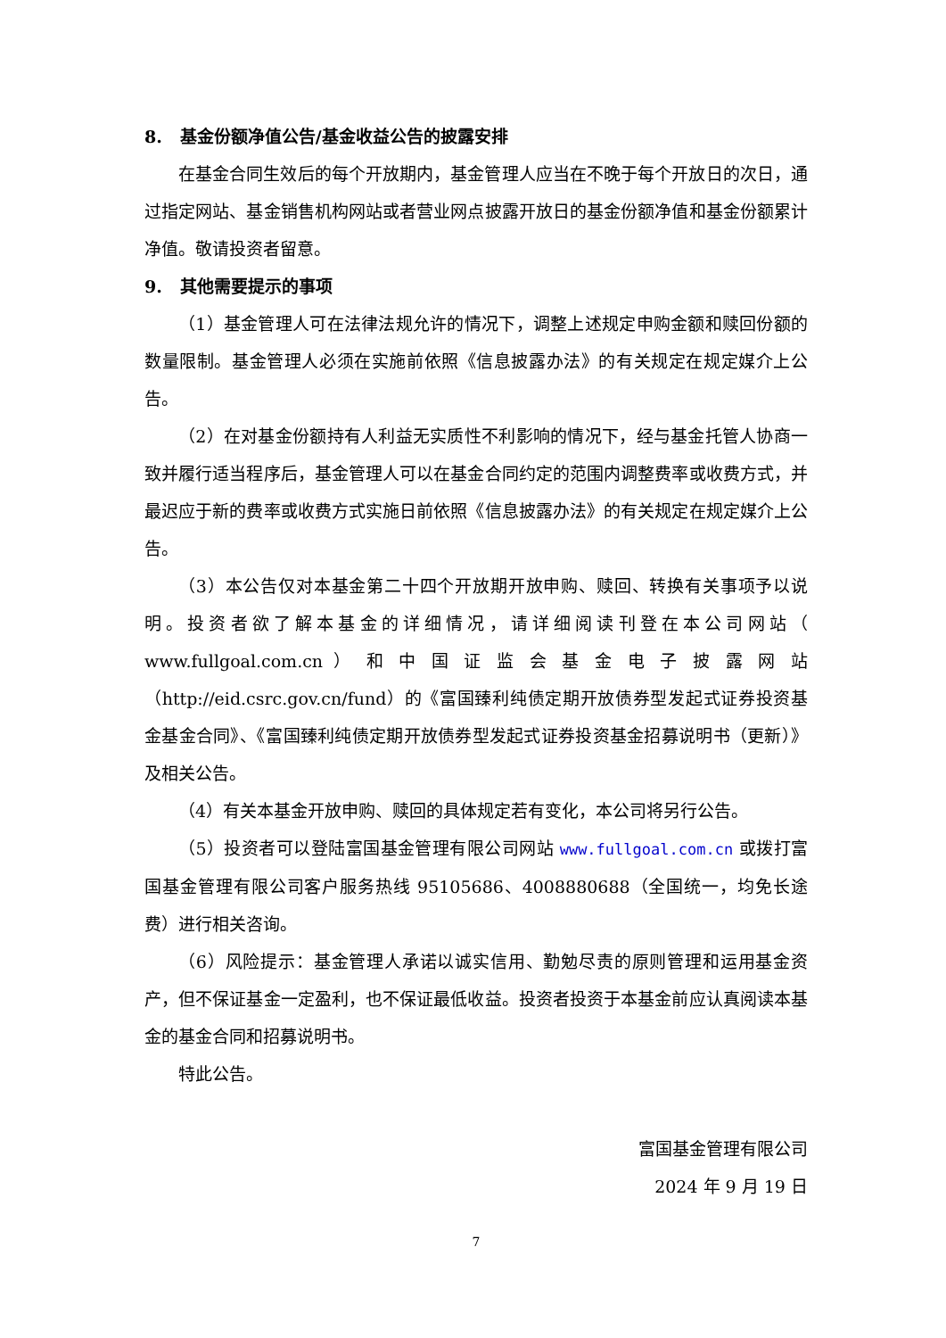8. 基金份额净值公告/基金收益公告的披露安排
在基金合同生效后的每个开放期内，基金管理人应当在不晚于每个开放日的次日，通过指定网站、基金销售机构网站或者营业网点披露开放日的基金份额净值和基金份额累计净值。敬请投资者留意。
9. 其他需要提示的事项
（1）基金管理人可在法律法规允许的情况下，调整上述规定申购金额和赎回份额的数量限制。基金管理人必须在实施前依照《信息披露办法》的有关规定在规定媒介上公告。
（2）在对基金份额持有人利益无实质性不利影响的情况下，经与基金托管人协商一致并履行适当程序后，基金管理人可以在基金合同约定的范围内调整费率或收费方式，并最迟应于新的费率或收费方式实施日前依照《信息披露办法》的有关规定在规定媒介上公告。
（3）本公告仅对本基金第二十四个开放期开放申购、赎回、转换有关事项予以说明。投资者欲了解本基金的详细情况，请详细阅读刊登在本公司网站（ www.fullgoal.com.cn ） 和 中 国 证 监 会 基 金 电 子 披 露 网 站（http://eid.csrc.gov.cn/fund）的《富国臻利纯债定期开放债券型发起式证券投资基金基金合同》、《富国臻利纯债定期开放债券型发起式证券投资基金招募说明书（更新）》及相关公告。
（4）有关本基金开放申购、赎回的具体规定若有变化，本公司将另行公告。
（5）投资者可以登陆富国基金管理有限公司网站 www.fullgoal.com.cn 或拨打富国基金管理有限公司客户服务热线 95105686、4008880688（全国统一，均免长途费）进行相关咨询。
（6）风险提示：基金管理人承诺以诚实信用、勤勉尽责的原则管理和运用基金资产，但不保证基金一定盈利，也不保证最低收益。投资者投资于本基金前应认真阅读本基金的基金合同和招募说明书。
特此公告。
富国基金管理有限公司
2024 年 9 月 19 日
7